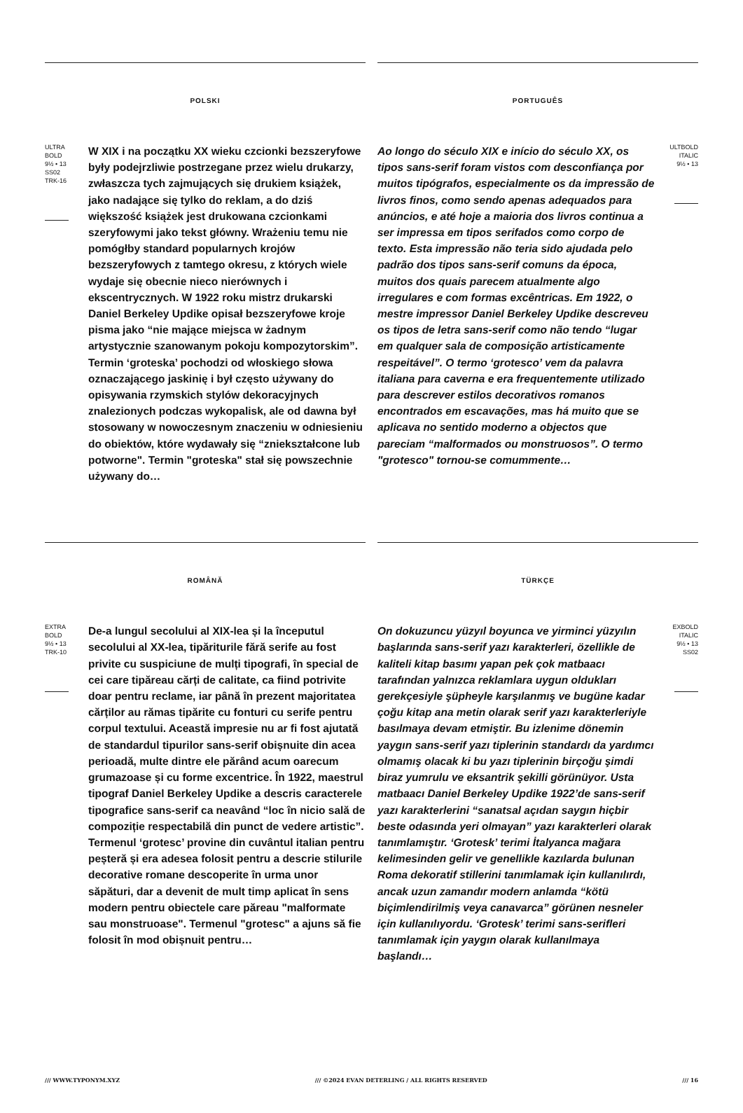POLSKI
ULTRA
BOLD
9½ • 13
SS02
TRK-16
W XIX i na początku XX wieku czcionki bezszeryfowe były podejrzliwie postrzegane przez wielu drukarzy, zwłaszcza tych zajmujących się drukiem książek, jako nadające się tylko do reklam, a do dziś większość książek jest drukowana czcionkami szeryfowymi jako tekst główny. Wrażeniu temu nie pomógłby standard popularnych krojów bezszeryfowych z tamtego okresu, z których wiele wydaje się obecnie nieco nierównych i ekscentrycznych. W 1922 roku mistrz drukarski Daniel Berkeley Updike opisał bezszeryfowe kroje pisma jako “nie mające miejsca w żadnym artystycznie szanowanym pokoju kompozytorskim”. Termin ‘groteska’ pochodzi od włoskiego słowa oznaczającego jaskinię i był często używany do opisywania rzymskich stylów dekoracyjnych znalezionych podczas wykopalisk, ale od dawna był stosowany w nowoczesnym znaczeniu w odniesieniu do obiektów, które wydawały się “zniekształcone lub potworne". Termin "groteska" stał się powszechnie używany do…
PORTUGUÊS
Ao longo do século XIX e início do século XX, os tipos sans-serif foram vistos com desconfiança por muitos tipógrafos, especialmente os da impressão de livros finos, como sendo apenas adequados para anúncios, e até hoje a maioria dos livros continua a ser impressa em tipos serifados como corpo de texto. Esta impressão não teria sido ajudada pelo padrão dos tipos sans-serif comuns da época, muitos dos quais parecem atualmente algo irregulares e com formas excêntricas. Em 1922, o mestre impressor Daniel Berkeley Updike descreveu os tipos de letra sans-serif como não tendo “lugar em qualquer sala de composição artisticamente respeitável”. O termo ‘grotesco’ vem da palavra italiana para caverna e era frequentemente utilizado para descrever estilos decorativos romanos encontrados em escavações, mas há muito que se aplicava no sentido moderno a objectos que pareciam “malformados ou monstruosos”. O termo "grotesco" tornou-se comummente…
ULTBOLD
ITALIC
9½ • 13
ROMÂNĂ
EXTRA
BOLD
9½ • 13
TRK-10
De-a lungul secolului al XIX-lea și la începutul secolului al XX-lea, tipăriturile fără serife au fost privite cu suspiciune de mulți tipografi, în special de cei care tipăreau cărți de calitate, ca fiind potrivite doar pentru reclame, iar până în prezent majoritatea cărților au rămas tipărite cu fonturi cu serife pentru corpul textului. Această impresie nu ar fi fost ajutată de standardul tipurilor sans-serif obișnuite din acea perioadă, multe dintre ele părând acum oarecum grumazoase și cu forme excentrice. În 1922, maestrul tipograf Daniel Berkeley Updike a descris caracterele tipografice sans-serif ca neavând “loc în nicio sală de compoziție respectabilă din punct de vedere artistic”. Termenul ‘grotesc’ provine din cuvântul italian pentru peșteră și era adesea folosit pentru a descrie stilurile decorative romane descoperite în urma unor săpături, dar a devenit de mult timp aplicat în sens modern pentru obiectele care păreau "malformate sau monstruoase". Termenul "grotesc" a ajuns să fie folosit în mod obișnuit pentru…
TÜRKÇE
On dokuzuncu yüzyıl boyunca ve yirminci yüzyılın başlarında sans-serif yazı karakterleri, özellikle de kaliteli kitap basımı yapan pek çok matbaacı tarafından yalnızca reklamlara uygun oldukları gerekçesiyle şüpheyle karşılanmış ve bugüne kadar çoğu kitap ana metin olarak serif yazı karakterleriyle basılmaya devam etmiştir. Bu izlenime dönemin yaygın sans-serif yazı tiplerinin standardı da yardımcı olmamış olacak ki bu yazı tiplerinin birçoğu şimdi biraz yumrulu ve eksantrik şekilli görünüyor. Usta matbaacı Daniel Berkeley Updike 1922’de sans-serif yazı karakterlerini “sanatsal açıdan saygın hiçbir beste odasında yeri olmayan” yazı karakterleri olarak tanımlamıştır. ‘Grotesk’ terimi İtalyanca mağara kelimesinden gelir ve genellikle kazılarda bulunan Roma dekoratif stillerini tanımlamak için kullanılırdı, ancak uzun zamandır modern anlamda “kötü biçimlendirilmiş veya canavarca” görünen nesneler için kullanılıyordu. ‘Grotesk’ terimi sans-serifleri tanımlamak için yaygın olarak kullanılmaya başlandı…
EXBOLD
ITALIC
9½ • 13
SS02
/// WWW.TYPONYM.XYZ /// ©2024 EVAN DETERLING / ALL RIGHTS RESERVED /// 16